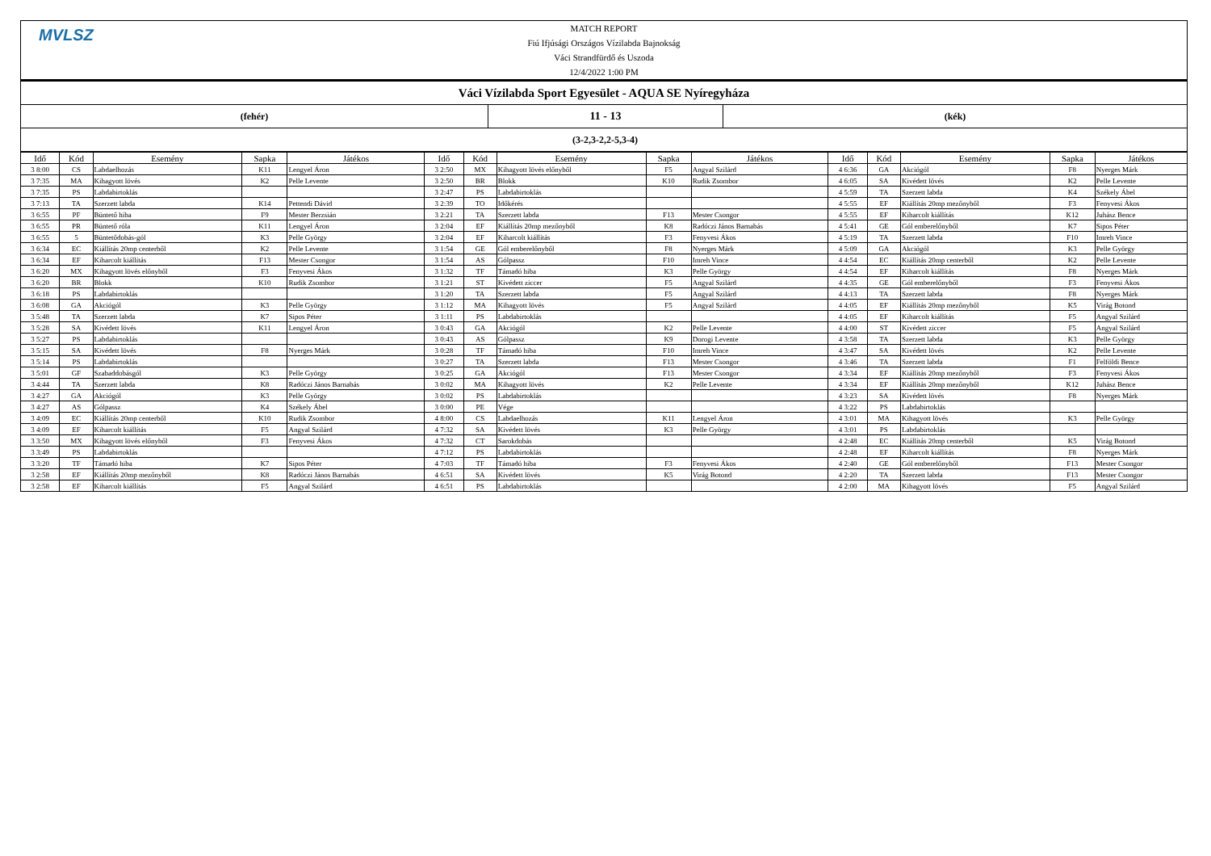MVLSZ
MATCH REPORT
Fiú Ifjúsági Országos Vízilabda Bajnokság
Váci Strandfürdő és Uszoda
12/4/2022 1:00 PM
Váci Vízilabda Sport Egyesület - AQUA SE Nyíregyháza
(fehér)
11 - 13
(kék)
(3-2,3-2,2-5,3-4)
| Idő | Kód | Esemény | Sapka | Játékos | Idő | Kód | Esemény | Sapka | Játékos | Idő | Kód | Esemény | Sapka | Játékos |
| --- | --- | --- | --- | --- | --- | --- | --- | --- | --- | --- | --- | --- | --- | --- |
| 3 8:00 | CS | Labdaelhozás | K11 | Lengyel Áron | 3 2:50 | MX | Kihagyott lövés előnyből | F5 | Angyal Szilárd | 4 6:36 | GA | Akciógól | F8 | Nyerges Márk |
| 3 7:35 | MA | Kihagyott lövés | K2 | Pelle Levente | 3 2:50 | BR | Blokk | K10 | Rudik Zsombor | 4 6:05 | SA | Kivédett lövés | K2 | Pelle Levente |
| 3 7:35 | PS | Labdabirtoklás | | | 3 2:47 | PS | Labdabirtoklás | | | 4 5:59 | TA | Szerzett labda | K4 | Székely Ábel |
| 3 7:13 | TA | Szerzett labda | K14 | Pettendi Dávid | 3 2:39 | TO | Időkérés | | | 4 5:55 | EF | Kiállítás 20mp mezőnyből | F3 | Fenyvesi Ákos |
| 3 6:55 | PF | Büntető hiba | F9 | Mester Berzsián | 3 2:21 | TA | Szerzett labda | F13 | Mester Csongor | 4 5:55 | EF | Kiharcolt kiállítás | K12 | Juhász Bence |
| 3 6:55 | PR | Büntető róla | K11 | Lengyel Áron | 3 2:04 | EF | Kiállítás 20mp mezőnyből | K8 | Radóczi János Barnabás | 4 5:41 | GE | Gól emberelőnyből | K7 | Sipos Péter |
| 3 6:55 | 5 | Büntetődobás-gól | K3 | Pelle György | 3 2:04 | EF | Kiharcolt kiállítás | F3 | Fenyvesi Ákos | 4 5:19 | TA | Szerzett labda | F10 | Imreh Vince |
| 3 6:34 | EC | Kiállítás 20mp centerből | K2 | Pelle Levente | 3 1:54 | GE | Gól emberelőnyből | F8 | Nyerges Márk | 4 5:09 | GA | Akciógól | K3 | Pelle György |
| 3 6:34 | EF | Kiharcolt kiállítás | F13 | Mester Csongor | 3 1:54 | AS | Gólpassz | F10 | Imreh Vince | 4 4:54 | EC | Kiállítás 20mp centerből | K2 | Pelle Levente |
| 3 6:20 | MX | Kihagyott lövés előnyből | F3 | Fenyvesi Ákos | 3 1:32 | TF | Támadó hiba | K3 | Pelle György | 4 4:54 | EF | Kiharcolt kiállítás | F8 | Nyerges Márk |
| 3 6:20 | BR | Blokk | K10 | Rudik Zsombor | 3 1:21 | ST | Kivédett ziccer | F5 | Angyal Szilárd | 4 4:35 | GE | Gól emberelőnyből | F3 | Fenyvesi Ákos |
| 3 6:18 | PS | Labdabirtoklás | | | 3 1:20 | TA | Szerzett labda | F5 | Angyal Szilárd | 4 4:13 | TA | Szerzett labda | F8 | Nyerges Márk |
| 3 6:08 | GA | Akciógól | K3 | Pelle György | 3 1:12 | MA | Kihagyott lövés | F5 | Angyal Szilárd | 4 4:05 | EF | Kiállítás 20mp mezőnyből | K5 | Virág Botond |
| 3 5:48 | TA | Szerzett labda | K7 | Sipos Péter | 3 1:11 | PS | Labdabirtoklás | | | 4 4:05 | EF | Kiharcolt kiállítás | F5 | Angyal Szilárd |
| 3 5:28 | SA | Kivédett lövés | K11 | Lengyel Áron | 3 0:43 | GA | Akciógól | K2 | Pelle Levente | 4 4:00 | ST | Kivédett ziccer | F5 | Angyal Szilárd |
| 3 5:27 | PS | Labdabirtoklás | | | 3 0:43 | AS | Gólpassz | K9 | Dorogi Levente | 4 3:58 | TA | Szerzett labda | K3 | Pelle György |
| 3 5:15 | SA | Kivédett lövés | F8 | Nyerges Márk | 3 0:28 | TF | Támadó hiba | F10 | Imreh Vince | 4 3:47 | SA | Kivédett lövés | K2 | Pelle Levente |
| 3 5:14 | PS | Labdabirtoklás | | | 3 0:27 | TA | Szerzett labda | F13 | Mester Csongor | 4 3:46 | TA | Szerzett labda | F1 | Felföldi Bence |
| 3 5:01 | GF | Szabaddobásgól | K3 | Pelle György | 3 0:25 | GA | Akciógól | F13 | Mester Csongor | 4 3:34 | EF | Kiállítás 20mp mezőnyből | F3 | Fenyvesi Ákos |
| 3 4:44 | TA | Szerzett labda | K8 | Radóczi János Barnabás | 3 0:02 | MA | Kihagyott lövés | K2 | Pelle Levente | 4 3:34 | EF | Kiállítás 20mp mezőnyből | K12 | Juhász Bence |
| 3 4:27 | GA | Akciógól | K3 | Pelle György | 3 0:02 | PS | Labdabirtoklás | | | 4 3:23 | SA | Kivédett lövés | F8 | Nyerges Márk |
| 3 4:27 | AS | Gólpassz | K4 | Székely Ábel | 3 0:00 | PE | Vége | | | 4 3:22 | PS | Labdabirtoklás | | |
| 3 4:09 | EC | Kiállítás 20mp centerből | K10 | Rudik Zsombor | 4 8:00 | CS | Labdaelhozás | K11 | Lengyel Áron | 4 3:01 | MA | Kihagyott lövés | K3 | Pelle György |
| 3 4:09 | EF | Kiharcolt kiállítás | F5 | Angyal Szilárd | 4 7:32 | SA | Kivédett lövés | K3 | Pelle György | 4 3:01 | PS | Labdabirtoklás | | |
| 3 3:50 | MX | Kihagyott lövés előnyből | F3 | Fenyvesi Ákos | 4 7:32 | CT | Sarokdobás | | | 4 2:48 | EC | Kiállítás 20mp centerből | K5 | Virág Botond |
| 3 3:49 | PS | Labdabirtoklás | | | 4 7:12 | PS | Labdabirtoklás | | | 4 2:48 | EF | Kiharcolt kiállítás | F8 | Nyerges Márk |
| 3 3:20 | TF | Támadó hiba | K7 | Sipos Péter | 4 7:03 | TF | Támadó hiba | F3 | Fenyvesi Ákos | 4 2:40 | GE | Gól emberelőnyből | F13 | Mester Csongor |
| 3 2:58 | EF | Kiállítás 20mp mezőnyből | K8 | Radóczi János Barnabás | 4 6:51 | SA | Kivédett lövés | K5 | Virág Botond | 4 2:20 | TA | Szerzett labda | F13 | Mester Csongor |
| 3 2:58 | EF | Kiharcolt kiállítás | F5 | Angyal Szilárd | 4 6:51 | PS | Labdabirtoklás | | | 4 2:00 | MA | Kihagyott lövés | F5 | Angyal Szilárd |